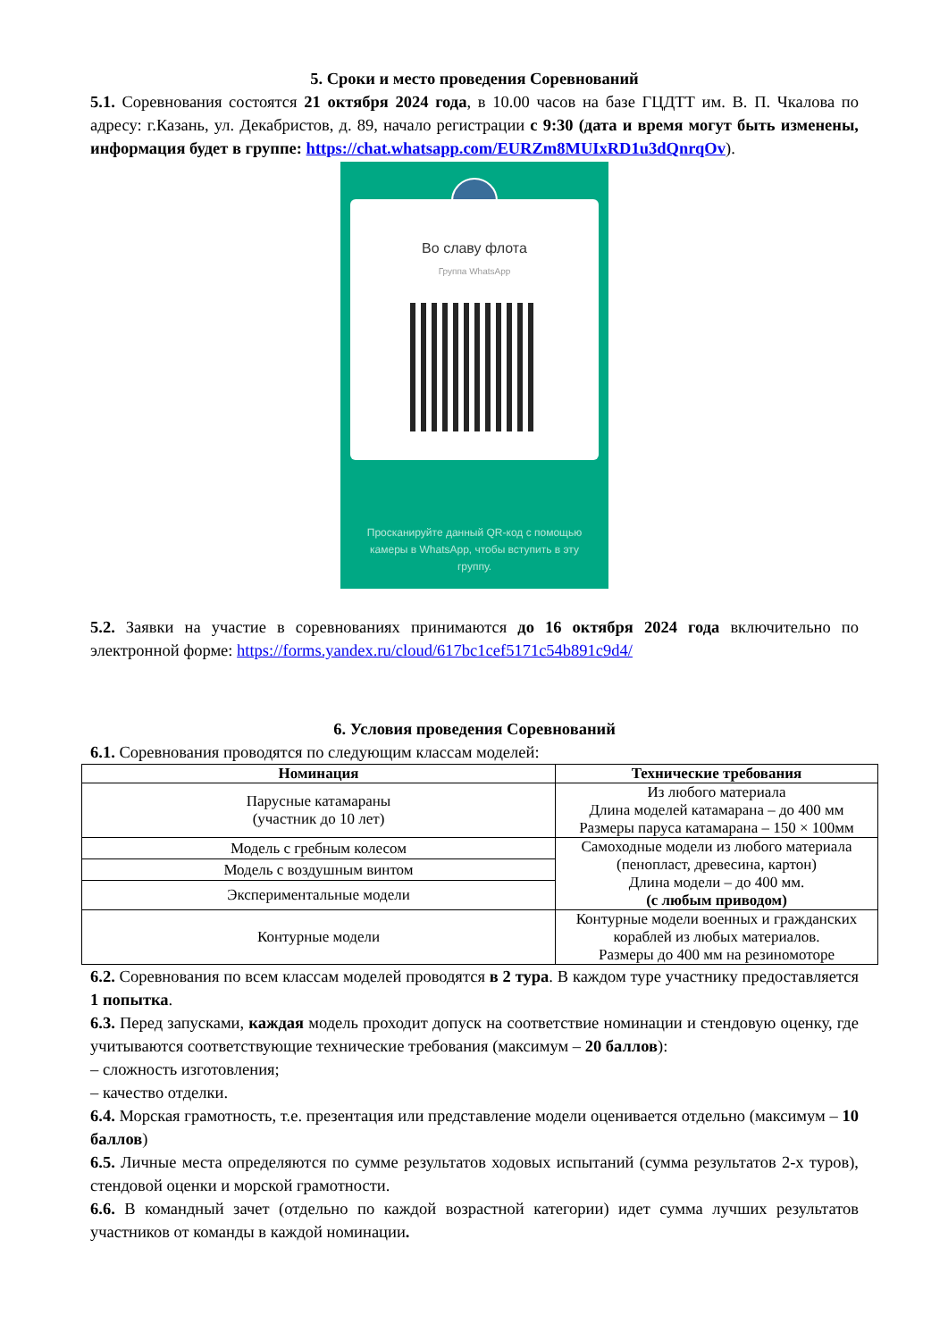5. Сроки и место проведения Соревнований
5.1. Соревнования состоятся 21 октября 2024 года, в 10.00 часов на базе ГЦДТТ им. В. П. Чкалова по адресу: г.Казань, ул. Декабристов, д. 89, начало регистрации с 9:30 (дата и время могут быть изменены, информация будет в группе: https://chat.whatsapp.com/EURZm8MUIxRD1u3dQnrqOv).
Во славу флота
Группа WhatsApp
Просканируйте данный QR-код с помощью камеры в WhatsApp, чтобы вступить в эту группу.
5.2. Заявки на участие в соревнованиях принимаются до 16 октября 2024 года включительно по электронной форме: https://forms.yandex.ru/cloud/617bc1cef5171c54b891c9d4/
6. Условия проведения Соревнований
6.1. Соревнования проводятся по следующим классам моделей:
| Номинация | Технические требования |
| --- | --- |
| Парусные катамараны (участник до 10 лет) | Из любого материала Длина моделей катамарана – до 400 мм Размеры паруса катамарана – 150 × 100мм |
| Модель с гребным колесом | Самоходные модели из любого материала (пенопласт, древесина, картон) Длина модели – до 400 мм. (с любым приводом) |
| Модель с воздушным винтом | |
| Экспериментальные модели | |
| Контурные модели | Контурные модели военных и гражданских кораблей из любых материалов. Размеры до 400 мм на резиномоторе |
6.2. Соревнования по всем классам моделей проводятся в 2 тура. В каждом туре участнику предоставляется 1 попытка.
6.3. Перед запусками, каждая модель проходит допуск на соответствие номинации и стендовую оценку, где учитываются соответствующие технические требования (максимум – 20 баллов):
– сложность изготовления;
– качество отделки.
6.4. Морская грамотность, т.е. презентация или представление модели оценивается отдельно (максимум – 10 баллов)
6.5. Личные места определяются по сумме результатов ходовых испытаний (сумма результатов 2-х туров), стендовой оценки и морской грамотности.
6.6. В командный зачет (отдельно по каждой возрастной категории) идет сумма лучших результатов участников от команды в каждой номинации.